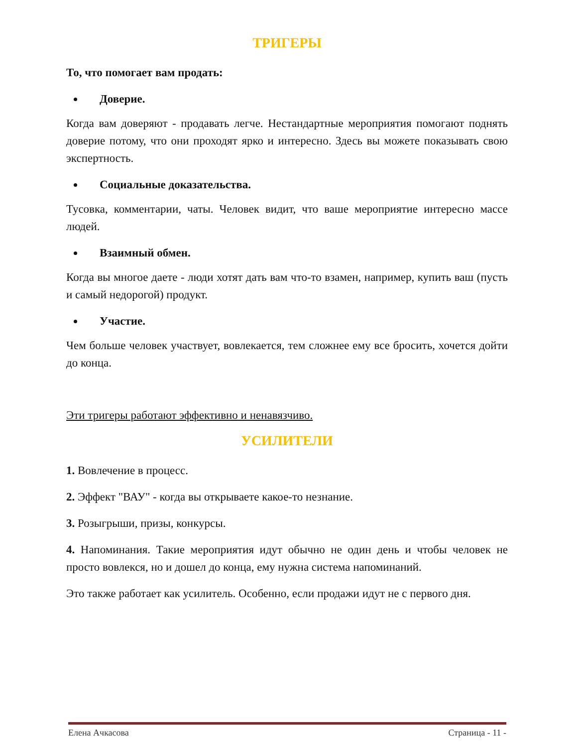ТРИГЕРЫ
То, что помогает вам продать:
Доверие.
Когда вам доверяют - продавать легче. Нестандартные мероприятия помогают поднять доверие потому, что они проходят ярко и интересно. Здесь вы можете показывать свою экспертность.
Социальные доказательства.
Тусовка, комментарии, чаты. Человек видит, что ваше мероприятие интересно массе людей.
Взаимный обмен.
Когда вы многое даете - люди хотят дать вам что-то взамен, например, купить ваш (пусть и самый недорогой) продукт.
Участие.
Чем больше человек участвует, вовлекается, тем сложнее ему все бросить, хочется дойти до конца.
Эти тригеры работают эффективно и ненавязчиво.
УСИЛИТЕЛИ
1. Вовлечение в процесс.
2. Эффект "ВАУ" - когда вы открываете какое-то незнание.
3. Розыгрыши, призы, конкурсы.
4. Напоминания. Такие мероприятия идут обычно не один день и чтобы человек не просто вовлекся, но и дошел до конца, ему нужна система напоминаний.
Это также работает как усилитель. Особенно, если продажи идут не с первого дня.
Елена Ачкасова Страница - 11 -